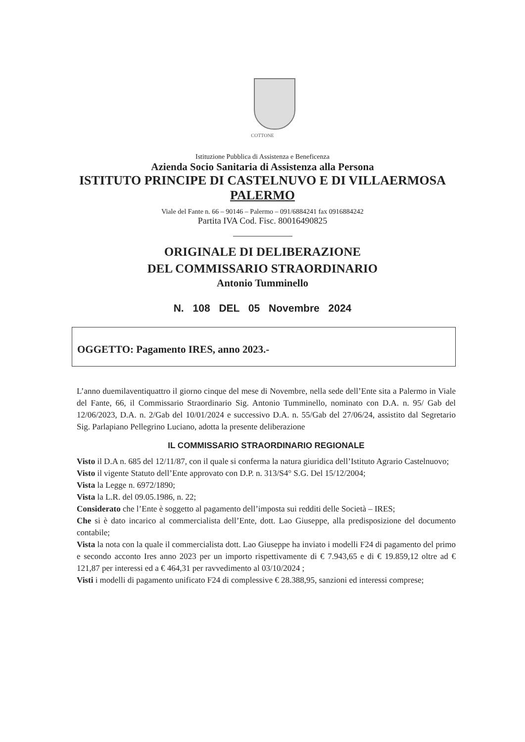COTTONE
Istituzione Pubblica di Assistenza e Beneficenza
Azienda Socio Sanitaria di Assistenza alla Persona
ISTITUTO PRINCIPE DI CASTELNUVO E DI VILLAERMOSA
PALERMO
Viale del Fante n. 66 – 90146 – Palermo – 091/6884241 fax 0916884242
Partita IVA Cod. Fisc. 80016490825
ORIGINALE DI DELIBERAZIONE
DEL COMMISSARIO STRAORDINARIO
Antonio Tumminello
N. 108 DEL 05 Novembre 2024
OGGETTO: Pagamento IRES, anno 2023.-
L’anno duemilaventiquattro il giorno cinque del mese di Novembre, nella sede dell’Ente sita a Palermo in Viale del Fante, 66, il Commissario Straordinario Sig. Antonio Tumminello, nominato con D.A. n. 95/ Gab del 12/06/2023, D.A. n. 2/Gab del 10/01/2024 e successivo D.A. n. 55/Gab del 27/06/24, assistito dal Segretario Sig. Parlapiano Pellegrino Luciano, adotta la presente deliberazione
IL COMMISSARIO STRAORDINARIO REGIONALE
Visto il D.A n. 685 del 12/11/87, con il quale si conferma la natura giuridica dell’Istituto Agrario Castelnuovo;
Visto il vigente Statuto dell’Ente approvato con D.P. n. 313/S4° S.G. Del 15/12/2004;
Vista la Legge n. 6972/1890;
Vista la L.R. del 09.05.1986, n. 22;
Considerato che l’Ente è soggetto al pagamento dell’imposta sui redditi delle Società – IRES;
Che si è dato incarico al commercialista dell’Ente, dott. Lao Giuseppe, alla predisposizione del documento contabile;
Vista la nota con la quale il commercialista dott. Lao Giuseppe ha inviato i modelli F24 di pagamento del primo e secondo acconto Ires anno 2023 per un importo rispettivamente di € 7.943,65 e di € 19.859,12 oltre ad € 121,87 per interessi ed a € 464,31 per ravvedimento al 03/10/2024 ;
Visti i modelli di pagamento unificato F24 di complessive € 28.388,95, sanzioni ed interessi comprese;